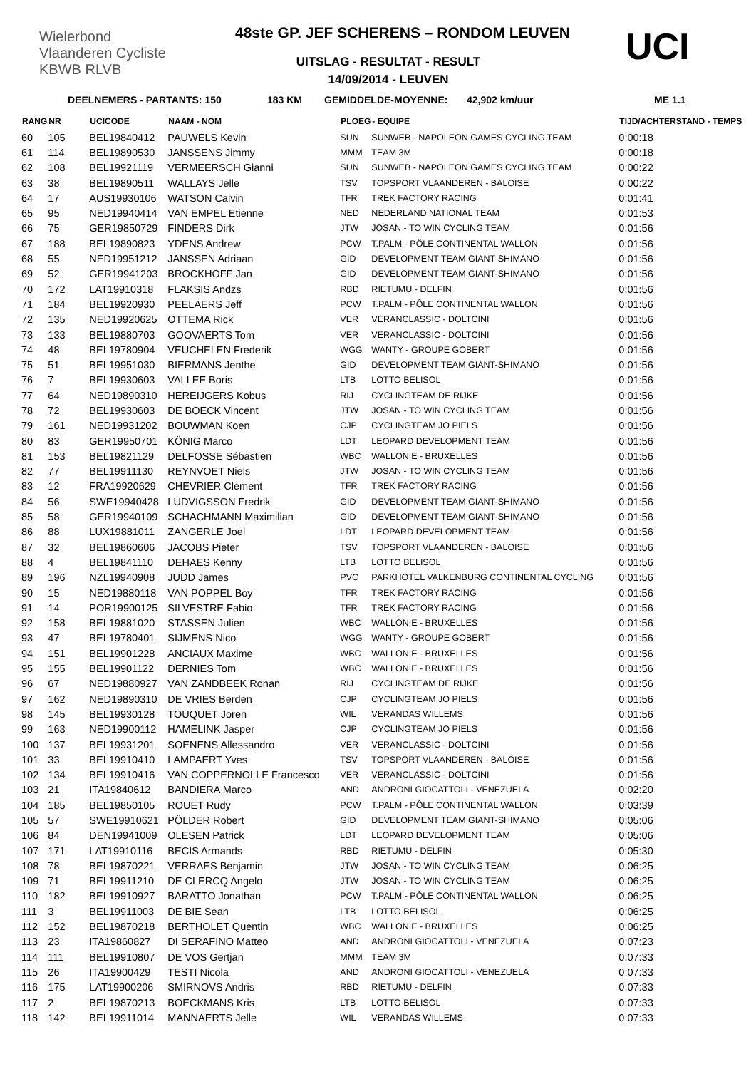Wielerbond Vlaanderen Cycliste
KBWB RLVB
48ste GP. JEF SCHERENS – RONDOM LEUVEN
UITSLAG - RESULTAT - RESULT
14/09/2014 - LEUVEN
UCI
DEELNEMERS - PARTANTS: 150 183 KM GEMIDDELDE-MOYENNE: 42,902 km/uur ME 1.1
| RANG | NR | UCICODE | NAAM - NOM | PLOEG | - EQUIPE | TIJD/ACHTERSTAND - TEMPS |
| --- | --- | --- | --- | --- | --- | --- |
| 60 | 105 | BEL19840412 | PAUWELS Kevin | SUN | SUNWEB - NAPOLEON GAMES CYCLING TEAM | 0:00:18 |
| 61 | 114 | BEL19890530 | JANSSENS Jimmy | MMM | TEAM 3M | 0:00:18 |
| 62 | 108 | BEL19921119 | VERMEERSCH Gianni | SUN | SUNWEB - NAPOLEON GAMES CYCLING TEAM | 0:00:22 |
| 63 | 38 | BEL19890511 | WALLAYS Jelle | TSV | TOPSPORT VLAANDEREN - BALOISE | 0:00:22 |
| 64 | 17 | AUS19930106 | WATSON Calvin | TFR | TREK FACTORY RACING | 0:01:41 |
| 65 | 95 | NED19940414 | VAN EMPEL Etienne | NED | NEDERLAND NATIONAL TEAM | 0:01:53 |
| 66 | 75 | GER19850729 | FINDERS Dirk | JTW | JOSAN - TO WIN CYCLING TEAM | 0:01:56 |
| 67 | 188 | BEL19890823 | YDENS Andrew | PCW | T.PALM - PÔLE CONTINENTAL WALLON | 0:01:56 |
| 68 | 55 | NED19951212 | JANSSEN Adriaan | GID | DEVELOPMENT TEAM GIANT-SHIMANO | 0:01:56 |
| 69 | 52 | GER19941203 | BROCKHOFF Jan | GID | DEVELOPMENT TEAM GIANT-SHIMANO | 0:01:56 |
| 70 | 172 | LAT19910318 | FLAKSIS Andzs | RBD | RIETUMU - DELFIN | 0:01:56 |
| 71 | 184 | BEL19920930 | PEELAERS Jeff | PCW | T.PALM - PÔLE CONTINENTAL WALLON | 0:01:56 |
| 72 | 135 | NED19920625 | OTTEMA Rick | VER | VERANCLASSIC - DOLTCINI | 0:01:56 |
| 73 | 133 | BEL19880703 | GOOVAERTS Tom | VER | VERANCLASSIC - DOLTCINI | 0:01:56 |
| 74 | 48 | BEL19780904 | VEUCHELEN Frederik | WGG | WANTY - GROUPE GOBERT | 0:01:56 |
| 75 | 51 | BEL19951030 | BIERMANS Jenthe | GID | DEVELOPMENT TEAM GIANT-SHIMANO | 0:01:56 |
| 76 | 7 | BEL19930603 | VALLEE Boris | LTB | LOTTO BELISOL | 0:01:56 |
| 77 | 64 | NED19890310 | HEREIJGERS Kobus | RIJ | CYCLINGTEAM DE RIJKE | 0:01:56 |
| 78 | 72 | BEL19930603 | DE BOECK Vincent | JTW | JOSAN - TO WIN CYCLING TEAM | 0:01:56 |
| 79 | 161 | NED19931202 | BOUWMAN Koen | CJP | CYCLINGTEAM JO PIELS | 0:01:56 |
| 80 | 83 | GER19950701 | KÖNIG Marco | LDT | LEOPARD DEVELOPMENT TEAM | 0:01:56 |
| 81 | 153 | BEL19821129 | DELFOSSE Sébastien | WBC | WALLONIE - BRUXELLES | 0:01:56 |
| 82 | 77 | BEL19911130 | REYNVOET Niels | JTW | JOSAN - TO WIN CYCLING TEAM | 0:01:56 |
| 83 | 12 | FRA19920629 | CHEVRIER Clement | TFR | TREK FACTORY RACING | 0:01:56 |
| 84 | 56 | SWE19940428 | LUDVIGSSON Fredrik | GID | DEVELOPMENT TEAM GIANT-SHIMANO | 0:01:56 |
| 85 | 58 | GER19940109 | SCHACHMANN Maximilian | GID | DEVELOPMENT TEAM GIANT-SHIMANO | 0:01:56 |
| 86 | 88 | LUX19881011 | ZANGERLE Joel | LDT | LEOPARD DEVELOPMENT TEAM | 0:01:56 |
| 87 | 32 | BEL19860606 | JACOBS Pieter | TSV | TOPSPORT VLAANDEREN - BALOISE | 0:01:56 |
| 88 | 4 | BEL19841110 | DEHAES Kenny | LTB | LOTTO BELISOL | 0:01:56 |
| 89 | 196 | NZL19940908 | JUDD James | PVC | PARKHOTEL VALKENBURG CONTINENTAL CYCLING | 0:01:56 |
| 90 | 15 | NED19880118 | VAN POPPEL Boy | TFR | TREK FACTORY RACING | 0:01:56 |
| 91 | 14 | POR19900125 | SILVESTRE Fabio | TFR | TREK FACTORY RACING | 0:01:56 |
| 92 | 158 | BEL19881020 | STASSEN Julien | WBC | WALLONIE - BRUXELLES | 0:01:56 |
| 93 | 47 | BEL19780401 | SIJMENS Nico | WGG | WANTY - GROUPE GOBERT | 0:01:56 |
| 94 | 151 | BEL19901228 | ANCIAUX Maxime | WBC | WALLONIE - BRUXELLES | 0:01:56 |
| 95 | 155 | BEL19901122 | DERNIES Tom | WBC | WALLONIE - BRUXELLES | 0:01:56 |
| 96 | 67 | NED19880927 | VAN ZANDBEEK Ronan | RIJ | CYCLINGTEAM DE RIJKE | 0:01:56 |
| 97 | 162 | NED19890310 | DE VRIES Berden | CJP | CYCLINGTEAM JO PIELS | 0:01:56 |
| 98 | 145 | BEL19930128 | TOUQUET Joren | WIL | VERANDAS WILLEMS | 0:01:56 |
| 99 | 163 | NED19900112 | HAMELINK Jasper | CJP | CYCLINGTEAM JO PIELS | 0:01:56 |
| 100 | 137 | BEL19931201 | SOENENS Allessandro | VER | VERANCLASSIC - DOLTCINI | 0:01:56 |
| 101 | 33 | BEL19910410 | LAMPAERT Yves | TSV | TOPSPORT VLAANDEREN - BALOISE | 0:01:56 |
| 102 | 134 | BEL19910416 | VAN COPPERNOLLE Francesco | VER | VERANCLASSIC - DOLTCINI | 0:01:56 |
| 103 | 21 | ITA19840612 | BANDIERA Marco | AND | ANDRONI GIOCATTOLI - VENEZUELA | 0:02:20 |
| 104 | 185 | BEL19850105 | ROUET Rudy | PCW | T.PALM - PÔLE CONTINENTAL WALLON | 0:03:39 |
| 105 | 57 | SWE19910621 | PÖLDER Robert | GID | DEVELOPMENT TEAM GIANT-SHIMANO | 0:05:06 |
| 106 | 84 | DEN19941009 | OLESEN Patrick | LDT | LEOPARD DEVELOPMENT TEAM | 0:05:06 |
| 107 | 171 | LAT19910116 | BECIS Armands | RBD | RIETUMU - DELFIN | 0:05:30 |
| 108 | 78 | BEL19870221 | VERRAES Benjamin | JTW | JOSAN - TO WIN CYCLING TEAM | 0:06:25 |
| 109 | 71 | BEL19911210 | DE CLERCQ Angelo | JTW | JOSAN - TO WIN CYCLING TEAM | 0:06:25 |
| 110 | 182 | BEL19910927 | BARATTO Jonathan | PCW | T.PALM - PÔLE CONTINENTAL WALLON | 0:06:25 |
| 111 | 3 | BEL19911003 | DE BIE Sean | LTB | LOTTO BELISOL | 0:06:25 |
| 112 | 152 | BEL19870218 | BERTHOLET Quentin | WBC | WALLONIE - BRUXELLES | 0:06:25 |
| 113 | 23 | ITA19860827 | DI SERAFINO Matteo | AND | ANDRONI GIOCATTOLI - VENEZUELA | 0:07:23 |
| 114 | 111 | BEL19910807 | DE VOS Gertjan | MMM | TEAM 3M | 0:07:33 |
| 115 | 26 | ITA19900429 | TESTI Nicola | AND | ANDRONI GIOCATTOLI - VENEZUELA | 0:07:33 |
| 116 | 175 | LAT19900206 | SMIRNOVS Andris | RBD | RIETUMU - DELFIN | 0:07:33 |
| 117 | 2 | BEL19870213 | BOECKMANS Kris | LTB | LOTTO BELISOL | 0:07:33 |
| 118 | 142 | BEL19911014 | MANNAERTS Jelle | WIL | VERANDAS WILLEMS | 0:07:33 |